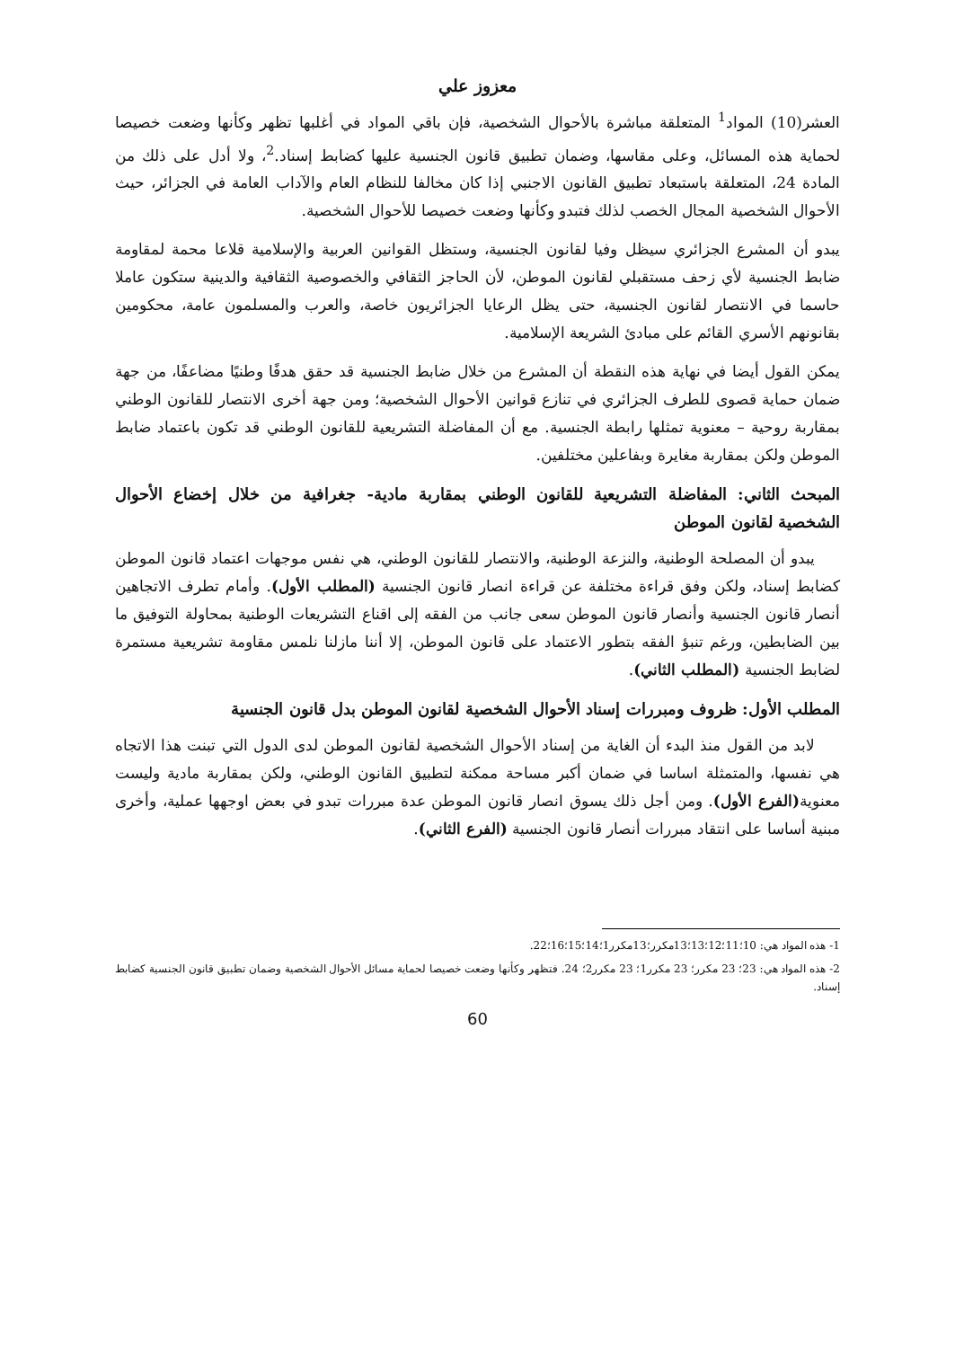معزوز علي
العشر(10) المواد<sup>1</sup> المتعلقة مباشرة بالأحوال الشخصية، فإن باقي المواد في أغلبها تظهر وكأنها وضعت خصيصا لحماية هذه المسائل، وعلى مقاسها، وضمان تطبيق قانون الجنسية عليها كضابط إسناد.<sup>2</sup>، ولا أدل على ذلك من المادة 24، المتعلقة باستبعاد تطبيق القانون الاجنبي إذا كان مخالفا للنظام العام والآداب العامة في الجزائر، حيث الأحوال الشخصية المجال الخصب لذلك فتبدو وكأنها وضعت خصيصا للأحوال الشخصية.
يبدو أن المشرع الجزائري سيظل وفيا لقانون الجنسية، وستظل القوانين العربية والإسلامية قلاعا محمة لمقاومة ضابط الجنسية لأي زحف مستقبلي لقانون الموطن، لأن الحاجز الثقافي والخصوصية الثقافية والدينية ستكون عاملا حاسما في الانتصار لقانون الجنسية، حتى يظل الرعايا الجزائريون خاصة، والعرب والمسلمون عامة، محكومين بقانونهم الأسري القائم على مبادئ الشريعة الإسلامية.
يمكن القول أيضا في نهاية هذه النقطة أن المشرع من خلال ضابط الجنسية قد حقق هدفًا وطنيًا مضاعفًا، من جهة ضمان حماية قصوى للطرف الجزائري في تنازع قوانين الأحوال الشخصية؛ ومن جهة أخرى الانتصار للقانون الوطني بمقاربة روحية – معنوية تمثلها رابطة الجنسية. مع أن المفاضلة التشريعية للقانون الوطني قد تكون باعتماد ضابط الموطن ولكن بمقاربة مغايرة وبفاعلين مختلفين.
المبحث الثاني: المفاضلة التشريعية للقانون الوطني بمقاربة مادية- جغرافية من خلال إخضاع الأحوال الشخصية لقانون الموطن
يبدو أن المصلحة الوطنية، والنزعة الوطنية، والانتصار للقانون الوطني، هي نفس موجهات اعتماد قانون الموطن كضابط إسناد، ولكن وفق قراءة مختلفة عن قراءة انصار قانون الجنسية (المطلب الأول). وأمام تطرف الاتجاهين أنصار قانون الجنسية وأنصار قانون الموطن سعى جانب من الفقه إلى اقناع التشريعات الوطنية بمحاولة التوفيق ما بين الضابطين، ورغم تنبؤ الفقه بتطور الاعتماد على قانون الموطن، إلا أننا مازلنا نلمس مقاومة تشريعية مستمرة لضابط الجنسية (المطلب الثاني).
المطلب الأول: ظروف ومبررات إسناد الأحوال الشخصية لقانون الموطن بدل قانون الجنسية
لابد من القول منذ البدء أن الغاية من إسناد الأحوال الشخصية لقانون الموطن لدى الدول التي تبنت هذا الاتجاه هي نفسها، والمتمثلة اساسا في ضمان أكبر مساحة ممكنة لتطبيق القانون الوطني، ولكن بمقاربة مادية وليست معنوية(الفرع الأول). ومن أجل ذلك يسوق انصار قانون الموطن عدة مبررات تبدو في بعض اوجهها عملية، وأخرى مبنية أساسا على انتقاد مبررات أنصار قانون الجنسية (الفرع الثاني).
1- هذه المواد هي: 10؛11؛12؛13؛13مكرر؛13مكرر1؛14؛15؛16؛22.
2- هذه المواد هي: 23؛ 23 مكرر؛ 23 مكرر1؛ 23 مكرر2؛ 24. فتظهر وكأنها وضعت خصيصا لحماية مسائل الأحوال الشخصية وضمان تطبيق قانون الجنسية كضابط إسناد.
60